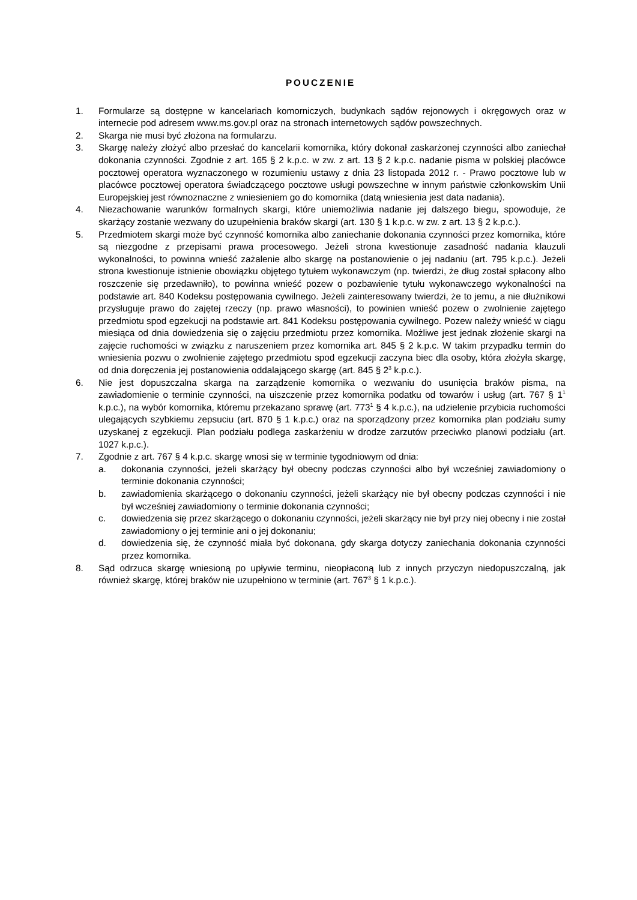POUCZENIE
1. Formularze są dostępne w kancelariach komorniczych, budynkach sądów rejonowych i okręgowych oraz w internecie pod adresem www.ms.gov.pl oraz na stronach internetowych sądów powszechnych.
2. Skarga nie musi być złożona na formularzu.
3. Skargę należy złożyć albo przesłać do kancelarii komornika, który dokonał zaskarżonej czynności albo zaniechał dokonania czynności. Zgodnie z art. 165 § 2 k.p.c. w zw. z art. 13 § 2 k.p.c. nadanie pisma w polskiej placówce pocztowej operatora wyznaczonego w rozumieniu ustawy z dnia 23 listopada 2012 r. - Prawo pocztowe lub w placówce pocztowej operatora świadczącego pocztowe usługi powszechne w innym państwie członkowskim Unii Europejskiej jest równoznaczne z wniesieniem go do komornika (datą wniesienia jest data nadania).
4. Niezachowanie warunków formalnych skargi, które uniemożliwia nadanie jej dalszego biegu, spowoduje, że skarżący zostanie wezwany do uzupełnienia braków skargi (art. 130 § 1 k.p.c. w zw. z art. 13 § 2 k.p.c.).
5. Przedmiotem skargi może być czynność komornika albo zaniechanie dokonania czynności przez komornika, które są niezgodne z przepisami prawa procesowego. Jeżeli strona kwestionuje zasadność nadania klauzuli wykonalności, to powinna wnieść zażalenie albo skargę na postanowienie o jej nadaniu (art. 795 k.p.c.). Jeżeli strona kwestionuje istnienie obowiązku objętego tytułem wykonawczym (np. twierdzi, że dług został spłacony albo roszczenie się przedawniło), to powinna wnieść pozew o pozbawienie tytułu wykonawczego wykonalności na podstawie art. 840 Kodeksu postępowania cywilnego. Jeżeli zainteresowany twierdzi, że to jemu, a nie dłużnikowi przysługuje prawo do zajętej rzeczy (np. prawo własności), to powinien wnieść pozew o zwolnienie zajętego przedmiotu spod egzekucji na podstawie art. 841 Kodeksu postępowania cywilnego. Pozew należy wnieść w ciągu miesiąca od dnia dowiedzenia się o zajęciu przedmiotu przez komornika. Możliwe jest jednak złożenie skargi na zajęcie ruchomości w związku z naruszeniem przez komornika art. 845 § 2 k.p.c. W takim przypadku termin do wniesienia pozwu o zwolnienie zajętego przedmiotu spod egzekucji zaczyna biec dla osoby, która złożyła skargę, od dnia doręczenia jej postanowienia oddalającego skargę (art. 845 § 2<sup>3</sup> k.p.c.).
6. Nie jest dopuszczalna skarga na zarządzenie komornika o wezwaniu do usunięcia braków pisma, na zawiadomienie o terminie czynności, na uiszczenie przez komornika podatku od towarów i usług (art. 767 § 1<sup>1</sup> k.p.c.), na wybór komornika, któremu przekazano sprawę (art. 773<sup>1</sup> § 4 k.p.c.), na udzielenie przybicia ruchomości ulegających szybkiemu zepsuciu (art. 870 § 1 k.p.c.) oraz na sporządzony przez komornika plan podziału sumy uzyskanej z egzekucji. Plan podziału podlega zaskarżeniu w drodze zarzutów przeciwko planowi podziału (art. 1027 k.p.c.).
7. Zgodnie z art. 767 § 4 k.p.c. skargę wnosi się w terminie tygodniowym od dnia:
a. dokonania czynności, jeżeli skarżący był obecny podczas czynności albo był wcześniej zawiadomiony o terminie dokonania czynności;
b. zawiadomienia skarżącego o dokonaniu czynności, jeżeli skarżący nie był obecny podczas czynności i nie był wcześniej zawiadomiony o terminie dokonania czynności;
c. dowiedzenia się przez skarżącego o dokonaniu czynności, jeżeli skarżący nie był przy niej obecny i nie został zawiadomiony o jej terminie ani o jej dokonaniu;
d. dowiedzenia się, że czynność miała być dokonana, gdy skarga dotyczy zaniechania dokonania czynności przez komornika.
8. Sąd odrzuca skargę wniesioną po upływie terminu, nieopłaconą lub z innych przyczyn niedopuszczalną, jak również skargę, której braków nie uzupełniono w terminie (art. 767<sup>3</sup> § 1 k.p.c.).